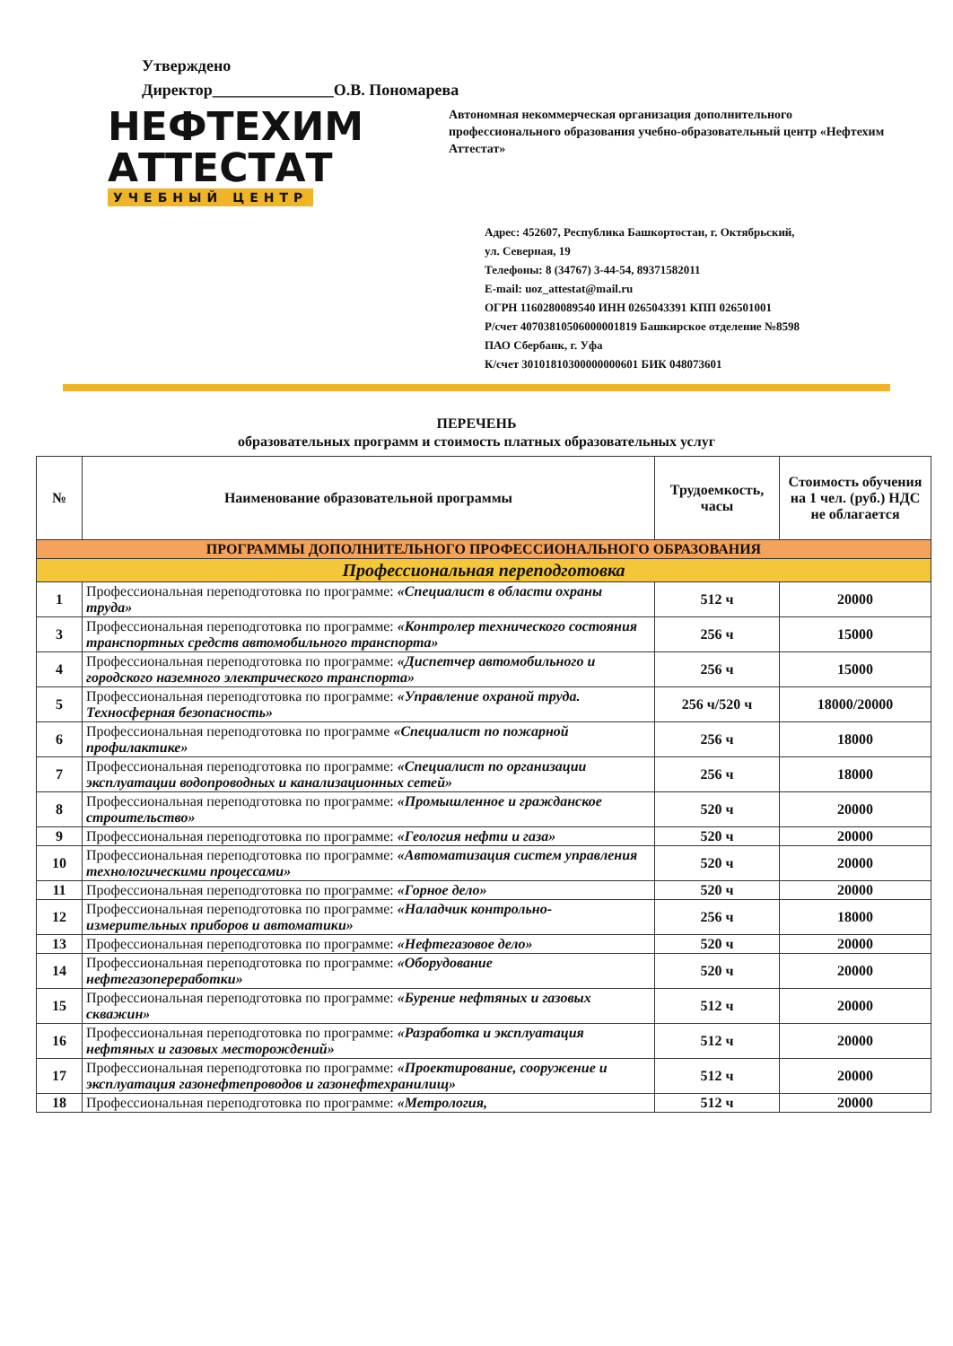Утверждено
Директор_______________О.В. Пономарева
НЕФТЕХИМ
АТТЕСТАТ
УЧЕБНЫЙ ЦЕНТР
Автономная некоммерческая организация дополнительного профессионального образования учебно-образовательный центр «Нефтехим Аттестат»
Адрес: 452607, Республика Башкортостан, г. Октябрьский,
ул. Северная, 19
Телефоны: 8 (34767) 3-44-54, 89371582011
E-mail: uoz_attestat@mail.ru
ОГРН 1160280089540 ИНН 0265043391 КПП 026501001
Р/счет 40703810506000001819 Башкирское отделение №8598
ПАО Сбербанк, г. Уфа
К/счет 30101810300000000601 БИК 048073601
ПЕРЕЧЕНЬ
образовательных программ и стоимость платных образовательных услуг
| № | Наименование образовательной программы | Трудоемкость, часы | Стоимость обучения на 1 чел. (руб.) НДС не облагается |
| --- | --- | --- | --- |
| ПРОГРАММЫ ДОПОЛНИТЕЛЬНОГО ПРОФЕССИОНАЛЬНОГО ОБРАЗОВАНИЯ | | | |
| Профессиональная переподготовка | | | |
| 1 | Профессиональная переподготовка по программе: «Специалист в области охраны труда» | 512 ч | 20000 |
| 3 | Профессиональная переподготовка по программе: «Контролер технического состояния транспортных средств автомобильного транспорта» | 256 ч | 15000 |
| 4 | Профессиональная переподготовка по программе: «Диспетчер автомобильного и городского наземного электрического транспорта» | 256 ч | 15000 |
| 5 | Профессиональная переподготовка по программе: «Управление охраной труда. Техносферная безопасность» | 256 ч/520 ч | 18000/20000 |
| 6 | Профессиональная переподготовка по программе «Специалист по пожарной профилактике» | 256 ч | 18000 |
| 7 | Профессиональная переподготовка по программе: «Специалист по организации эксплуатации водопроводных и канализационных сетей» | 256 ч | 18000 |
| 8 | Профессиональная переподготовка по программе: «Промышленное и гражданское строительство» | 520 ч | 20000 |
| 9 | Профессиональная переподготовка по программе: «Геология нефти и газа» | 520 ч | 20000 |
| 10 | Профессиональная переподготовка по программе: «Автоматизация систем управления технологическими процессами» | 520 ч | 20000 |
| 11 | Профессиональная переподготовка по программе: «Горное дело» | 520 ч | 20000 |
| 12 | Профессиональная переподготовка по программе: «Наладчик контрольно-измерительных приборов и автоматики» | 256 ч | 18000 |
| 13 | Профессиональная переподготовка по программе: «Нефтегазовое дело» | 520 ч | 20000 |
| 14 | Профессиональная переподготовка по программе: «Оборудование нефтегазопереработки» | 520 ч | 20000 |
| 15 | Профессиональная переподготовка по программе: «Бурение нефтяных и газовых скважин» | 512 ч | 20000 |
| 16 | Профессиональная переподготовка по программе: «Разработка и эксплуатация нефтяных и газовых месторождений» | 512 ч | 20000 |
| 17 | Профессиональная переподготовка по программе: «Проектирование, сооружение и эксплуатация газонефтепроводов и газонефтехранилищ» | 512 ч | 20000 |
| 18 | Профессиональная переподготовка по программе: «Метрология, | 512 ч | 20000 |